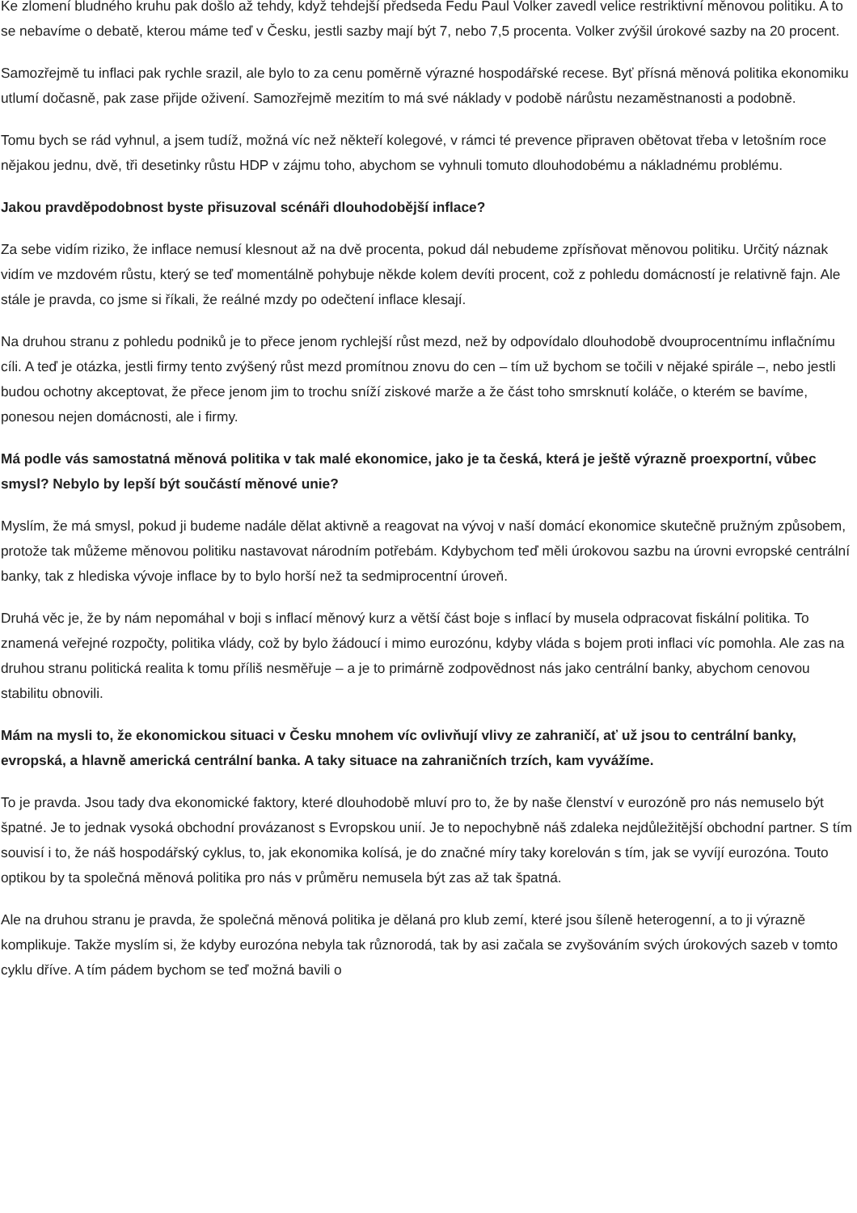Ke zlomení bludného kruhu pak došlo až tehdy, když tehdejší předseda Fedu Paul Volker zavedl velice restriktivní měnovou politiku. A to se nebavíme o debatě, kterou máme teď v Česku, jestli sazby mají být 7, nebo 7,5 procenta. Volker zvýšil úrokové sazby na 20 procent.
Samozřejmě tu inflaci pak rychle srazil, ale bylo to za cenu poměrně výrazné hospodářské recese. Byť přísná měnová politika ekonomiku utlumí dočasně, pak zase přijde oživení. Samozřejmě mezitím to má své náklady v podobě nárůstu nezaměstnanosti a podobně.
Tomu bych se rád vyhnul, a jsem tudíž, možná víc než někteří kolegové, v rámci té prevence připraven obětovat třeba v letošním roce nějakou jednu, dvě, tři desetinky růstu HDP v zájmu toho, abychom se vyhnuli tomuto dlouhodobému a nákladnému problému.
Jakou pravděpodobnost byste přisuzoval scénáři dlouhodobější inflace?
Za sebe vidím riziko, že inflace nemusí klesnout až na dvě procenta, pokud dál nebudeme zpřísňovat měnovou politiku. Určitý náznak vidím ve mzdovém růstu, který se teď momentálně pohybuje někde kolem devíti procent, což z pohledu domácností je relativně fajn. Ale stále je pravda, co jsme si říkali, že reálné mzdy po odečtení inflace klesají.
Na druhou stranu z pohledu podniků je to přece jenom rychlejší růst mezd, než by odpovídalo dlouhodobě dvouprocentnímu inflačnímu cíli. A teď je otázka, jestli firmy tento zvýšený růst mezd promítnou znovu do cen – tím už bychom se točili v nějaké spirále –, nebo jestli budou ochotny akceptovat, že přece jenom jim to trochu sníží ziskové marže a že část toho smrsknutí koláče, o kterém se bavíme, ponesou nejen domácnosti, ale i firmy.
Má podle vás samostatná měnová politika v tak malé ekonomice, jako je ta česká, která je ještě výrazně proexportní, vůbec smysl? Nebylo by lepší být součástí měnové unie?
Myslím, že má smysl, pokud ji budeme nadále dělat aktivně a reagovat na vývoj v naší domácí ekonomice skutečně pružným způsobem, protože tak můžeme měnovou politiku nastavovat národním potřebám. Kdybychom teď měli úrokovou sazbu na úrovni evropské centrální banky, tak z hlediska vývoje inflace by to bylo horší než ta sedmiprocentní úroveň.
Druhá věc je, že by nám nepomáhal v boji s inflací měnový kurz a větší část boje s inflací by musela odpracovat fiskální politika. To znamená veřejné rozpočty, politika vlády, což by bylo žádoucí i mimo eurozónu, kdyby vláda s bojem proti inflaci víc pomohla. Ale zas na druhou stranu politická realita k tomu příliš nesměřuje – a je to primárně zodpovědnost nás jako centrální banky, abychom cenovou stabilitu obnovili.
Mám na mysli to, že ekonomickou situaci v Česku mnohem víc ovlivňují vlivy ze zahraničí, ať už jsou to centrální banky, evropská, a hlavně americká centrální banka. A taky situace na zahraničních trzích, kam vyvážíme.
To je pravda. Jsou tady dva ekonomické faktory, které dlouhodobě mluví pro to, že by naše členství v eurozóně pro nás nemuselo být špatné. Je to jednak vysoká obchodní provázanost s Evropskou unií. Je to nepochybně náš zdaleka nejdůležitější obchodní partner. S tím souvisí i to, že náš hospodářský cyklus, to, jak ekonomika kolísá, je do značné míry taky korelován s tím, jak se vyvíjí eurozóna. Touto optikou by ta společná měnová politika pro nás v průměru nemusela být zas až tak špatná.
Ale na druhou stranu je pravda, že společná měnová politika je dělaná pro klub zemí, které jsou šíleně heterogenní, a to ji výrazně komplikuje. Takže myslím si, že kdyby eurozóna nebyla tak různorodá, tak by asi začala se zvyšováním svých úrokových sazeb v tomto cyklu dříve. A tím pádem bychom se teď možná bavili o